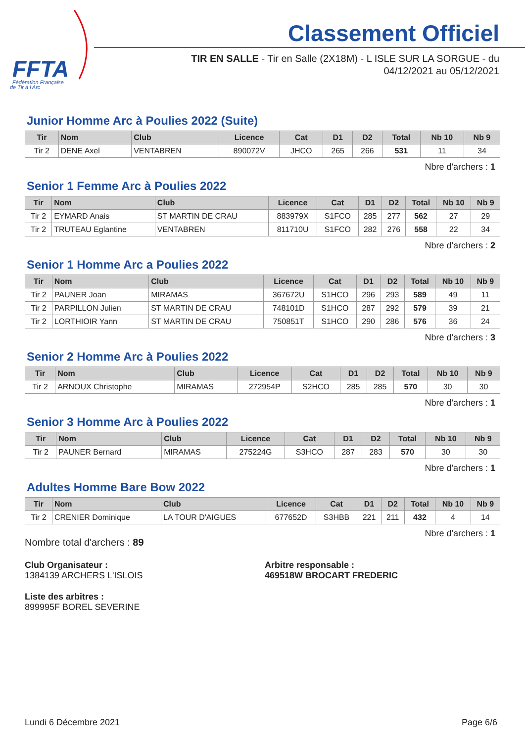FFTA
Fédération Française
de Tir à l'Arc
Classement Officiel
TIR EN SALLE - Tir en Salle (2X18M) - L ISLE SUR LA SORGUE - du
04/12/2021 au 05/12/2021
Junior Homme Arc à Poulies 2022 (Suite)
| Tir | Nom | Club | Licence | Cat | D1 | D2 | Total | Nb 10 | Nb 9 |
| --- | --- | --- | --- | --- | --- | --- | --- | --- | --- |
| Tir 2 | DENE Axel | VENTABREN | 890072V | JHCO | 265 | 266 | 531 | 11 | 34 |
Nbre d'archers : 1
Senior 1 Femme Arc à Poulies 2022
| Tir | Nom | Club | Licence | Cat | D1 | D2 | Total | Nb 10 | Nb 9 |
| --- | --- | --- | --- | --- | --- | --- | --- | --- | --- |
| Tir 2 | EYMARD Anais | ST MARTIN DE CRAU | 883979X | S1FCO | 285 | 277 | 562 | 27 | 29 |
| Tir 2 | TRUTEAU Eglantine | VENTABREN | 811710U | S1FCO | 282 | 276 | 558 | 22 | 34 |
Nbre d'archers : 2
Senior 1 Homme Arc a Poulies 2022
| Tir | Nom | Club | Licence | Cat | D1 | D2 | Total | Nb 10 | Nb 9 |
| --- | --- | --- | --- | --- | --- | --- | --- | --- | --- |
| Tir 2 | PAUNER Joan | MIRAMAS | 367672U | S1HCO | 296 | 293 | 589 | 49 | 11 |
| Tir 2 | PARPILLON Julien | ST MARTIN DE CRAU | 748101D | S1HCO | 287 | 292 | 579 | 39 | 21 |
| Tir 2 | LORTHIOIR Yann | ST MARTIN DE CRAU | 750851T | S1HCO | 290 | 286 | 576 | 36 | 24 |
Nbre d'archers : 3
Senior 2 Homme Arc à Poulies 2022
| Tir | Nom | Club | Licence | Cat | D1 | D2 | Total | Nb 10 | Nb 9 |
| --- | --- | --- | --- | --- | --- | --- | --- | --- | --- |
| Tir 2 | ARNOUX Christophe | MIRAMAS | 272954P | S2HCO | 285 | 285 | 570 | 30 | 30 |
Nbre d'archers : 1
Senior 3 Homme Arc à Poulies 2022
| Tir | Nom | Club | Licence | Cat | D1 | D2 | Total | Nb 10 | Nb 9 |
| --- | --- | --- | --- | --- | --- | --- | --- | --- | --- |
| Tir 2 | PAUNER Bernard | MIRAMAS | 275224G | S3HCO | 287 | 283 | 570 | 30 | 30 |
Nbre d'archers : 1
Adultes Homme Bare Bow 2022
| Tir | Nom | Club | Licence | Cat | D1 | D2 | Total | Nb 10 | Nb 9 |
| --- | --- | --- | --- | --- | --- | --- | --- | --- | --- |
| Tir 2 | CRENIER Dominique | LA TOUR D'AIGUES | 677652D | S3HBB | 221 | 211 | 432 | 4 | 14 |
Nbre d'archers : 1
Nombre total d'archers : 89
Club Organisateur :
1384139 ARCHERS L'ISLOIS
Arbitre responsable :
469518W BROCART FREDERIC
Liste des arbitres :
899995F BOREL SEVERINE
Lundi 6 Décembre 2021 Page 6/6